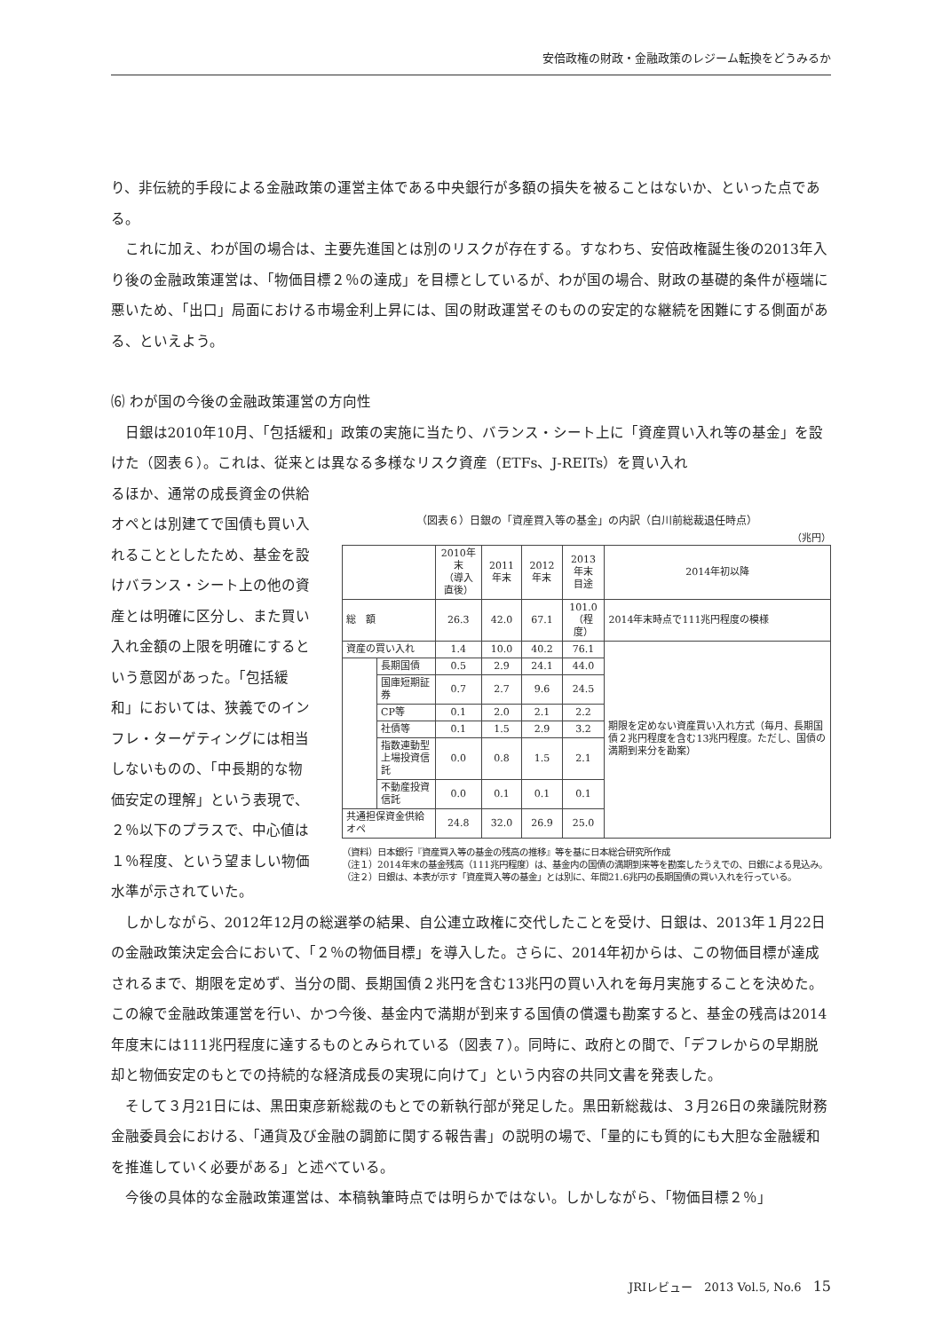安倍政権の財政・金融政策のレジーム転換をどうみるか
り、非伝統的手段による金融政策の運営主体である中央銀行が多額の損失を被ることはないか、といった点である。
これに加え、わが国の場合は、主要先進国とは別のリスクが存在する。すなわち、安倍政権誕生後の2013年入り後の金融政策運営は、「物価目標２％の達成」を目標としているが、わが国の場合、財政の基礎的条件が極端に悪いため、「出口」局面における市場金利上昇には、国の財政運営そのものの安定的な継続を困難にする側面がある、といえよう。
⑹ わが国の今後の金融政策運営の方向性
日銀は2010年10月、「包括緩和」政策の実施に当たり、バランス・シート上に「資産買い入れ等の基金」を設けた（図表６）。これは、従来とは異なる多様なリスク資産（ETFs、J-REITs）を買い入れ
るほか、通常の成長資金の供給オペとは別建てで国債も買い入れることとしたため、基金を設けバランス・シート上の他の資産とは明確に区分し、また買い入れ金額の上限を明確にするという意図があった。「包括緩和」においては、狭義でのインフレ・ターゲティングには相当しないものの、「中長期的な物価安定の理解」という表現で、２％以下のプラスで、中心値は１％程度、という望ましい物価水準が示されていた。
（図表６）日銀の「資産買入等の基金」の内訳（白川前総裁退任時点）
（兆円）
| | | 2010年末 （導入直後） | 2011年末 | 2012年末 | 2013年末 目途 | 2014年初以降 |
| --- | --- | --- | --- | --- | --- | --- |
| 総 額 | | 26.3 | 42.0 | 67.1 | 101.0 （程度） | 2014年末時点で111兆円程度の模様 |
| 資産の買い入れ | | 1.4 | 10.0 | 40.2 | 76.1 | 期限を定めない資産買い入れ方式（毎月、長期国債２兆円程度を含む13兆円程度。ただし、国債の満期到来分を勘案） |
| | 長期国債 | 0.5 | 2.9 | 24.1 | 44.0 | |
| | 国庫短期証券 | 0.7 | 2.7 | 9.6 | 24.5 | |
| | CP等 | 0.1 | 2.0 | 2.1 | 2.2 | |
| | 社債等 | 0.1 | 1.5 | 2.9 | 3.2 | |
| | 指数連動型上場投資信託 | 0.0 | 0.8 | 1.5 | 2.1 | |
| | 不動産投資信託 | 0.0 | 0.1 | 0.1 | 0.1 | |
| 共通担保資金供給オペ | | 24.8 | 32.0 | 26.9 | 25.0 | |
（資料）日本銀行『資産買入等の基金の残高の推移』等を基に日本総合研究所作成
（注１）2014年末の基金残高（111兆円程度）は、基金内の国債の満期到来等を勘案したうえでの、日銀による見込み。
（注２）日銀は、本表が示す「資産買入等の基金」とは別に、年間21.6兆円の長期国債の買い入れを行っている。
しかしながら、2012年12月の総選挙の結果、自公連立政権に交代したことを受け、日銀は、2013年１月22日の金融政策決定会合において、「２％の物価目標」を導入した。さらに、2014年初からは、この物価目標が達成されるまで、期限を定めず、当分の間、長期国債２兆円を含む13兆円の買い入れを毎月実施することを決めた。この線で金融政策運営を行い、かつ今後、基金内で満期が到来する国債の償還も勘案すると、基金の残高は2014年度末には111兆円程度に達するものとみられている（図表７）。同時に、政府との間で、「デフレからの早期脱却と物価安定のもとでの持続的な経済成長の実現に向けて」という内容の共同文書を発表した。
そして３月21日には、黒田東彦新総裁のもとでの新執行部が発足した。黒田新総裁は、３月26日の衆議院財務金融委員会における、「通貨及び金融の調節に関する報告書」の説明の場で、「量的にも質的にも大胆な金融緩和を推進していく必要がある」と述べている。
今後の具体的な金融政策運営は、本稿執筆時点では明らかではない。しかしながら、「物価目標２％」
JRIレビュー　2013 Vol.5, No.6　15